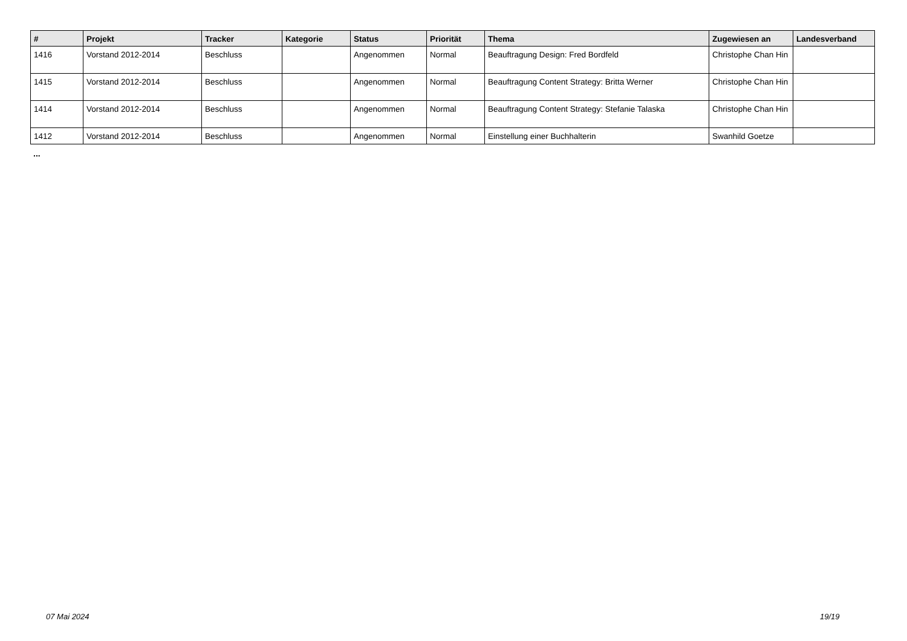| # | Projekt | Tracker | Kategorie | Status | Priorität | Thema | Zugewiesen an | Landesverband |
| --- | --- | --- | --- | --- | --- | --- | --- | --- |
| 1416 | Vorstand 2012-2014 | Beschluss | | Angenommen | Normal | Beauftragung Design: Fred Bordfeld | Christophe Chan Hin | |
| 1415 | Vorstand 2012-2014 | Beschluss | | Angenommen | Normal | Beauftragung Content Strategy: Britta Werner | Christophe Chan Hin | |
| 1414 | Vorstand 2012-2014 | Beschluss | | Angenommen | Normal | Beauftragung Content Strategy: Stefanie Talaska | Christophe Chan Hin | |
| 1412 | Vorstand 2012-2014 | Beschluss | | Angenommen | Normal | Einstellung einer Buchhalterin | Swanhild Goetze | |
...
07 Mai 2024 19/19